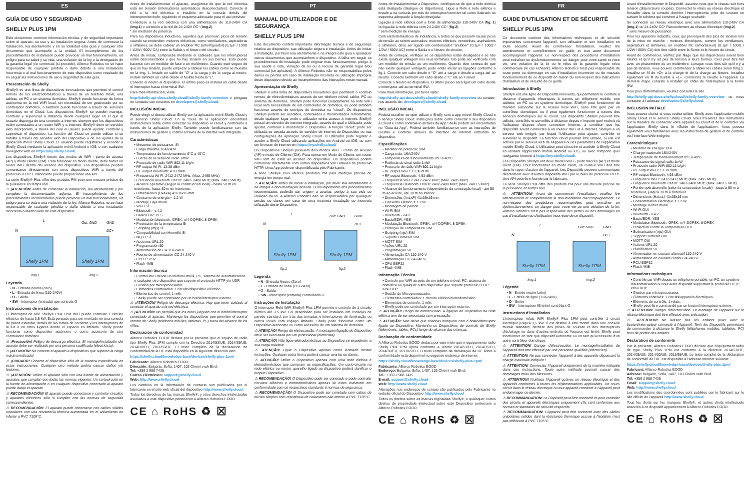ES
GUÍA DE USO Y SEGURIDAD
SHELLY PLUS 1PM
Este documento contiene información técnica y de seguridad importante sobre el aparato, su uso y su instalación segura. Antes de comenzar la instalación, lea atentamente y en su totalidad esta guía y cualquier otro documento que acompañe a la unidad. El incumplimiento de los procedimientos de instalación puede provocar un mal funcionamiento, un peligro para su salud y su vida, una violación de la ley o la denegación de la garantía legal y/o comercial (si procede). Allterco Robotics no se hace responsable de cualquier pérdida o daño debido a una instalación incorrecta o al mal funcionamiento de este dispositivo como resultado de no seguir las instrucciones de uso y seguridad de esta guía.
Presentación de Shelly
Shelly® es una línea de dispositivos innovadores que permiten el control remoto de los electrodomésticos a través de un teléfono móvil, una tableta, un PC o un sistema domótico. Shelly® puede funcionar de forma autónoma en la red WiFi local, sin necesidad de ser gestionado por un controlador domótico, o también puede funcionar a través de servicios domóticos en el Cloud. Los dispositivos Shelly® se pueden manejar, controlar y supervisar a distancia desde cualquier lugar en el que el usuario disponga de una conexión a Internet, siempre que los dispositivos estén conectados a un router WiFi y a Internet. Shelly® tiene un servidor web incorporado, a través del cual el usuario puede ajustar, controlar y supervisar el dispositivo. La función del Cloud se puede utilizar si se habilita a través del servidor web del Dispositivo o de los ajustes de la aplicación móvil Shelly Cloud. El usuario puede registrarse y acceder a Shelly Cloud mediante la aplicación móvil Android o iOS, o con cualquier navegador web en https://my.shelly.cloud/.
Los dispositivos Shelly® tienen dos modos de WiFi - punto de acceso (AP) y modo cliente (CM). Para funcionar en modo cliente, debe haber un router WiFi dentro del alcance del dispositivo. Los dispositivos pueden comunicarse directamente con otros dispositivos WiFi a través del protocolo HTTP. El fabricante puede proporcionar una API.
La série Shelly® Plus offre des produits PM pour une mesure précise de la puissance en temps réel.
⚠ ¡ATENCIÓN! Antes de comenzar la instalación, lea atentamente y por completo la documentación adjunta. El incumplimiento de los procedimientos recomendados puede provocar un mal funcionamiento, un peligro para su vida o una violación de la ley. Allterco Robotics no se hace responsable de cualquier pérdida o daño debido a una instalación incorrecta o inadecuado de este dispositivo.
N
L
Shelly 1PM
img.1
Out: GND
GND
DC+
Shelly 1PM
img.2
Leyenda
• N - Entrada neutra (cero)
• L - Entrada de línea (110-240V)
• O - Salida
• SW - Interruptor (entrada) que controla O
Instrucciones de instalación
El interruptor de relé Shelly® Plus 1PM WiFi puede controlar 1 circuito eléctrico de hasta 3,5 kW. Está pensado para ser montado en una consola de pared estándar, detrás de las tomas de corriente y los interruptores de la luz o en otros lugares donde el espacio es limitado. Shelly puede funcionar como dispositivo autónomo o como accesorio de otro controlador domótico.
⚠ ¡Precaución! Peligro de descarga eléctrica. El montaje/instalación del aparato debe ser realizado por una persona cualificada (electricista).
⚠ ¡ATENCIÓN! No conecte el aparato a dispositivos que superen la carga máxima indicada!
⚠ ¡CUIDADO! Conecte el dispositivo sólo de la manera especificada en estas instrucciones. Cualquier otro método podría causar daños y/o lesiones.
⚠ ¡ATENCIÓN! Utilice el aparato sólo con una fuente de alimentación y aparatos que cumplan con todas las normas vigentes. Un cortocircuito en la fuente de alimentación o en cualquier dispositivo conectado al aparato puede dañar el aparato.
⚠ RECOMENDACIÓN! El aparato puede conectarse y controlar circuitos y aparatos eléctricos sólo si cumplen con las normas de seguridad correspondientes.
⚠ RECOMENDACIÓN: El aparato puede conectarse con cables sólidos unipolares con una resistencia térmica aumentada en el aislamiento no inferior a PVC T105°C.
Antes de instalar/montar el aparato, asegúrese de que la red eléctrica está sin tensión (interruptores automáticos desconectados). Conecte el relé a la red eléctrica e instálelo en la consola detrás del interruptor/enchufe, siguiendo el esquema adecuado para el uso previsto:
Conéctese a la red eléctrica con una alimentación de 110-240V CA (Img.1) o conexión a la red de 24-240V DC* (Img.2).
* sin medición de potencia
Para los dispositivos inductivos, aquellos que provocan picos de tensión cuando se encienden: motores eléctricos, como ventiladores, aspiradoras y similares, se debe cablear un snubber RC (amortiguador) (0,1µF / 100Ω / 1/2W / 600V CA) entre la Salida y el Neutro del circuito.
Antes de iniciar, compruebe mediante el cableado que los interruptores están desconectados y que no hay tensión en sus bornes. Esto puede hacerse con un medidor de fase o un multímetro. Cuando esté seguro de que no hay tensión, puede empezar a cablear los cables como se muestra en la img. 1. Instale un cable de "O" a la carga y de la carga al neutro. Instale también un cable desde el fusible hasta la "L".
Conecte el neutro al dispositivo. El último paso es instalar un cable desde el interruptor hasta el terminal SW.
Para más información, visite
http://shelly-api-docs.shelly.cloud/#shelly-family-overview o póngase en contacto con nosotros en developers@shelly.cloud.
INCLUSIÓN INICIAL
Puede elegir si desea utilizar Shelly con la aplicación móvil Shelly Cloud y el servicio Shelly Cloud. En la "Guía de la aplicación" encontrará instrucciones sobre cómo conectar su dispositivo al Cloud y controlarlo a través de la aplicación Shelly. También puede familiarizarse con las instrucciones de gestión y control a través de la interfaz web integrada.
Características
• Mesureur de puissance: Sí
• Carga máxima 16A/240V
• Temperatura de funcionamiento 0°C a 40°C
• Fuerza de la señal de radio 1mW
• Protocolo de radio WiFi 802.11 b/g/n
• RF output Wi-Fi: 13.38 dBm
• RF output Bluetooth: 4.93 dBm
• Frecuencia Wi-Fi: 2412-2472 MHz; (Max. 2495 MHz)
• Frecuencia Bluetooth TX/RX: 2402- 2480 MHz; (Max. 2483.5MHz)
• Alcance operativo (según la construcción local) - hasta 50 m en exteriores, hasta 30 m en interiores.
• Dimensiones (HxAxA) 41x36x16 mm
• Consumo de energía < 1.2 W
• Montaje Caja mural
• Wi-Fi SÍ
• Bluetooth - v.4.2
• Basic/EDR: YES
• Modulación bluetooth: GFSK, π/4-DQPSK, 8-DPSK
• Protección de la temperatura SÍ
• Scripting (mjs) SÍ
• Compatibilidad con HomeKit SÍ
• MQTT SÍ
• Acciones URL 20
• Programación 50
• Alimentación de CA 110-240 V
• Fuente de alimentación CC 24-240 V
• CPU ESP32
• Flash 4MB
Información técnica
• Control WiFi desde un teléfono móvil, PC, sistema de automatización o cualquier otro dispositivo que soporte el protocolo HTTP y/o UDP.
• Gestión por microprocesador.
• Elementos controlados: 1 circuito/dispositivo eléctrico.
• Elementos de control: 1 relé.
• Shelly puede ser controlado por un botón/interruptor externo.
⚠ ¡ATENCIÓN! Peligro de descarga eléctrica. Hay que tener cuidado al conectar el aparato a la red eléctrica.
⚠ ¡ATENCIÓN! No permita que los niños jueguen con el botón/interruptor conectado al aparato. Mantenga los dispositivos que permiten el control remoto de Shelly (teléfonos móviles, tabletas, PC) fuera del alcance de los niños.
Declaración de conformidad
Allterco Robotics EOOD declara por la presente que el equipo de radio tipo Shelly Plus 1PM cumple con la Directiva 2014/53/UE, 2014/35/UE, 2014/30/EU, 2011/65/UE. El texto completo de la declaración de conformidad de la UE está disponible en la siguiente dirección web
https://shelly.cloud/knowledge-base/devices/shelly-plus-1pm/
Fabricante: Allterco Robotics EOOD
Dirección: Bulgaria, Sofía, 1407, 103 Cherni vrah Blvd.
Tel: +359 2 988 7435
Correo electrónico: support@shelly.cloud
Web: http://www.shelly.cloud
Los cambios en la información de contacto son publicados por el fabricante en el sitio web oficial del dispositivo http://www.shelly.cloud.
Todos los derechos de las marcas Shelly®, y otros derechos intelectuales asociados a este dispositivo pertenecen a Allterco Robotics EOOD.
CE ⌂ RoHS ♻ ☒
PT
MANUAL DO UTILIZADOR E DE SEGURANÇA
SHELLY PLUS 1PM
Este documento contém importante informação técnica e de segurança relativa ao dispositivo, sua utilização segura e instalação. Antes de iniciar a instalação, por favor leia atentamente e na íntegra este guia e quaisquer outros documentos que acompanhem o dispositivo. A falha em seguir os procedimentos de instalação pode originar mau funcionamento, perigo à sua saúde e vida, violação da lei ou a recusa de garantia legal e/ou comercial (se aplicável). A Allterco Robotics não se responsabiliza pelos danos ou perdas em caso de instalação incorreta ou utilização imprópria deste dispositivo devido ao incumprimento das instruções neste manual.
Apresentação de Shelly
Shelly® é uma linha de dispositivos inovadores que permitem o controlo remoto de eletrodomésticos através de um telefone móvel, tablet, PC ou sistema de domótica. Shelly® pode funcionar isoladamente na rede WiFi local sem necessidade de um controlador de domótica, ou pode também funcionar através de serviços de domótica na "cloud". Os dispositivos Shelly® podem ser acedidos, controlados e monitorizados remotamente desde qualquer lugar onde o utilizador tenha acesso à internet. Shelly® possui um servidor de internet integrado, através do qual o Utilizador pode ajustar, controlar e monitorizar o Dispositivo. A função "cloud" pode ser utilizada se ativada através do servidor de internet do Dispositivo ou nas configurações da aplicação Shelly Cloud. O Utilizador pode registar e aceder a Shelly Cloud utilizando aplicações em Android ou iOS, ou com um browser de internet em https://my.shelly.cloud/
Os Dispositivos Shelly® possuem dois modos WiFi - Ponto de Acesso (AP) e modo de Cliente (CM). Para operar em Modo de Cliente, um router WiFi tem de estar ao alcance do dispositivo. Os Dispositivos podem comunicar diretamente com outros dispositivos WiFi através do protocolo HTTP. Uma App pode ser disponibilizada pelo Fabricante.
A série Shelly® Plus oferece produtos PM para medição precisa de energia em tempo real.
⚠ ATENÇÃO! Antes de iniciar a instalação, por favor leia atentamente e na íntegra a documentação incluída. O incumprimento dos procedimentos recomendados poderão dar origem a avarias, perigo à sua vida ou violação da lei. A Allterco Robotics não se responsabiliza por quaisquer perdas ou danos em caso de uma incorreta instalação ou incorreta utilização deste Dispositivo.
N
L
Shelly 1PM
fig.1
Out: GND
GND
DC+
Shelly 1PM
fig.2
Legenda
• N - Entrada Neutro (Zero)
• L - Entrada de linha (110-240V)
• O - Saída
• SW - Interruptor (entrada) controlando O
Instruções de Instalação
O Interruptor Relé WiFi Shelly® Plus 1PM permite o controlo de 1 circuito elétrico até 3.5 kW. Foi desenhado para ser instalado em consolas de parede standard, por trás das tomadas e interruptores de iluminação ou outros locais com espaço limitado. Shelly pode funcionar como um Dispositivo autónomo ou como acessório de um sistema de domótica.
⚠ ATENÇÃO! Perigo de eletrocussão. A montagem/ligação do Dispositivo deve ser executada por um profissional (eletricista).
⚠ ATENÇÃO! Não ligue eletrodomésticos ao Dispositivo se excederem a sua carga máxima!
⚠ ATENÇÃO! Ligue o Dispositivo apenas como ilustrado nestas instruções. Qualquer outra forma poderá causar avarias ou danos.
⚠ ATENÇÃO! Utilize o Dispositivo apenas com uma rede elétrica e eletrodomésticos que cumpram as especificações. Um curto-circuito na rede elétrica ou noutro aparelho ligado ao dispositivo poderá danificar o próprio Dispositivo.
⚠ RECOMENDAÇÃO! O Dispositivo pode ser conetado e pode controlar circuitos elétricos e eletrodomésticos apenas se estes estiverem em conformidade com os respectivos standards e normas de segurança.
⚠ RECOMENDAÇÃO! O Dispositivo pode ser conetado com cabos de núcleo simples com resistência de isolamento não inferior a PVC T105°C.
Antes de instalar/montar o Dispositivo, certifique-se de que a rede elétrica está desligada (desligue os disjuntores). Ligue a Relé à rede elétrica e instale-a na consola por trás do interruptor/conector tal como ilustrado no esquema adequado à função desejada:
Ligação à rede elétrica com a fonte de alimentação 110-240V CA (fig. 1) ou ligação à rede elétrica com 24-240V CC* (fig.2).
* sem medição de energia
Com eletrodomésticos de indutância, e todos os que possam causar picos de tensão ao serem acionados: motores elétricos, ventoinhas, aspiradores e similares, deve ser ligado um condensador "snubber" (0.1µF / 100Ω / 1/2W / 600V AC) entre a Saída e o Neutro do circuito.
Antes de começar, verifique se os disjuntores estão desligados e se não existe qualquer voltagem nos seus terminais. Isto pode ser verificado com um medidor de tensão ou um multímetro. Quando tiver certeza de que não existe qualquer voltagem, pode então iniciar as ligações conforme a fig.1. Conecte um cabo desde o "O" até a carga e desde a carga até ao Neutro. Conecte também um cabo desde o "L" até ao Fusível .
Conecte o Neutro ao dispositivo. O último passo será ligar um cabo desde o interruptor até ao terminal SW.
Para mais informação, por favor visite:
http://shelly-api-docs.shelly.cloud/#shelly-family-overview ou contate-nos através de: developers@shelly.cloud
INCLUSÃO INICIAL
Poderá escolher se quer utilizar o Shelly com a app móvel Shelly Cloud e o serviço Shelly Cloud. Instruções sobre como conectar o seu dispositivo à Cloud e como controlá-lo através da App Shelly podem ser encontradas no "Guia da App". Poderá também familiarizar-se com as instruções de Gestão e Controlo através do interface de internet embutido no dispositivo.
Especificações
• Medidor de potencia: SIM
• Carga máx. 16A/240V
• Temperatura de funcionamento 0°C a 40°C
• Potência do sinal rádio 1mW
• Protocolo de rádio WiFi 802.11 b/g/n
• RF output Wi-Fi: 13.38 dBm
• RF output Bluetooth: 4.93 dBm
• Frequência Wi-Fi: 2412-2472 MHz; (Máx. 2495 MHz)
• Frequência Bluetooth TX/RX: 2402-2480 MHz; (Máx. 2483.5 MHz)
• Alcance de funcionamento (dependendo da construção local) - até 50 m ao ar livre, até 30 m no interior
• Dimensões (AxLxP) 41x36x16 mm
• Consumo elétrico < 1.2 W
• Montagem de parede
• Wi-Fi SIM
• Bluetooth - v.4.2
• Basic/EDR: YES
• Modulação Bluetooth: GFSK, π/4-DQPSK, 8-DPSK
• Proteção de Temperatura SIM
• Scripting (mjs) SIM
• Suporte HomeKit SIM
• MQTT SIM
• Ações URL 20
• Programação 50
• Alimentação CA 110-240 V
• Alimentação CC 24-240 V
• CPU ESP32
• Flash 4MB
Informação Técnica
• Controlo por WiFi através de um telefone móvel, PC, sistema de domótica ou qualquer outro dispositivo que suporte protocolo HTTP e/ou UDP.
• Gestão do Microprocessador.
• Elementos controlados: 1 circuito elétrico/eletrodoméstico.
• Elementos de controlo: 1 relé.
• Shelly pode ser controlado por um interruptor externo.
⚠ ATENÇÃO! Perigo de eletrocussão. A ligação do Dispositivo na rede elétrica tem de ser executada com precaução.
⚠ ATENÇÃO! Não deixe que crianças brinquem com o botão/interruptor ligado ao Dispositivo. Mantenha os Dispositivos de controlo de Shelly (telemóveis, tables, PCs) longe do alcance das crianças.
Declaração de conformidade
A Allterco Robotics EOOD declara por este meio que o equipamento rádio Shelly Plus 1PM opera conforme a Diretiz 2014/53/EU, 2014/35/EU, 2014/30/EU, 2011/65/EU. O texto completo da declaração da UE sobre a conformidade está disponível no seguinte endereço de internet
https://shelly.cloud/knowledge-base/devices/shelly-plus-1pm/
Fabricante: Allterco Robotics EOOD
Endereço: Bulgaria, Sofia, 1407, 103 Cherni vrah Blvd.
Tel.: +359 2 988 7435
E-mail: support@shelly.cloud
Web: http://www.shelly.cloud
Alterações nos endereços de contato são publicados pelo Fabricante no website oficial do Dispositivo http://www.shelly.cloud
Todos os direitos sobre as marcas registadas Shelly®, e quaisquer outros direitos de propriedade intelectual sobre este Dispositivo pertencem a Allterco Robotics EOOD.
CE ⌂ RoHS ♻ ☒
FR
GUIDE D'UTILISATION ET DE SÉCURITÉ
SHELLY PLUS 1PM
Ce document contient des informations techniques et de sécurité importantes concernant l'appareil, son utilisation et son installation en toute sécurité. Avant de commencer l'installation, veuillez lire attentivement et complètement ce guide et tout autre document accompagnant l'appareil. Le non-respect des procédures d'installation peut entraîner un dysfonctionnement, un danger pour votre santé et votre vie, une violation de la loi ou le refus de la garantie légale et/ou commerciale (le cas échéant). Allterco Robotics n'est pas responsable de toute perte ou dommage en cas d'installation incorrecte ou de mauvais fonctionnement de ce dispositif en raison du non-respect des instructions d'utilisation et de sécurité de ce guide.
Introduction à Shelly
Shelly® est une ligne de Dispositifs innovants, qui permettent le contrôle à distance d'appareils électriques à travers un téléphone mobile, une tablette, un PC ou un système domotique. Shelly® peut fonctionner de manière autonome sur le réseau local WiFi, sans être géré par un contrôleur domotique, ou il peut également fonctionner à travers des services domotiques sur le Cloud. Les dispositifs Shelly® peuvent être utilisés, contrôlés et surveillés à distance depuis n'importe quel endroit où l'utilisateur dispose d'une connexion Internet, à condition que les dispositifs soient connectés à un routeur WiFi et à Internet. Shelly® a un serveur web intégré, par lequel l'Utilisateur peut ajuster, contrôler et surveiller le Dispositif. La fonction cloud pourrait être utilisée, si elle est activée par le serveur web de l'Appareil ou les paramètres de l'application mobile Shelly Cloud. L'Utilisateur peut s'inscrire et accéder à Shelly Cloud en utilisant l'application mobile Android ou iOS, ou avec n'importe quel navigateur Internet à https://my.shelly.cloud/.
Les Dispositifs Shelly® ont deux modes WiFi - point d'accès (AP) et mode client (CM). Pour fonctionner en mode client, un routeur WiFi doit être dans le rayon d'action de l'appareil. Les Dispositifs peuvent communiquer directement avec d'autres dispositifs WiFi par le biais du protocole HTTP. Une API peut être fournie par le fabricant.
La série Shelly® Plus offre des produits PM pour une mesure précise de la puissance en temps réel.
⚠ ATTENTION! Avant de commencer l'installation, veuillez lire attentivement et complètement la documentation d'accompagnement. Le non-respect des procédures recommandées peut entraîner un dysfonctionnement, un danger pour votre vie ou une violation de la loi. Allterco Robotics n'est pas responsable des pertes ou des dommages en cas d'installation ou d'utilisation incorrecte de ce dispositif.
N
L
Shelly 1PM
img.1
Out: GND
GND
DC+
Shelly 1PM
img.2
Légende
• N - Entrée neutre (zéro)
• L - Entrée de ligne (110-240V)
• O - Sortie
• SW - Interrupteur (Entrée) contrôlant O
Instructions d'installation
L'interrupteur relais WiFi Shelly® Plus 1PM peut contrôler 1 circuit électrique jusqu'à 3,5 kW. Il est destiné à être monté dans une console murale standard, derrière des prises de courant et des interrupteurs d'éclairage ou dans d'autres endroits où l'espace est limité. Shelly peut fonctionner en tant que dispositif autonome ou en tant qu'accessoire d'un autre contrôleur domotique.
⚠ ATTENTION! Danger d'électrocution. Le montage/installation de l'Appareil doit être effectué par une personne qualifiée (électricien).
⚠ ATTENTION! Ne pas connecter l'appareil à des appareils dépassant la charge maximale indiquée !
⚠ ATTENTION! Connectez l'Appareil uniquement de la manière indiquée dans ces instructions. Toute autre méthode pourrait causer des dommages et/ou des blessures.
⚠ ATTENTION! N'utilisez l'Appareil qu'avec un réseau électrique et des appareils conformes à toutes les réglementations applicables. Un court-circuit dans le réseau électrique ou tout appareil connecté à l'Appareil peut endommager ce dernier.
⚠ RECOMMANDATION! Le Dispositif peut être connecté et peut contrôler des circuits et appareils électriques uniquement s'ils sont conformes aux normes et standards de sécurité respectifs.
⚠ RECOMMANDATION! L'Appareil peut être connecté avec des câbles unipolaires solides dont la résistance thermique accrue à l'isolation n'est pas inférieure à PVC T105°C.
Avant d'installer/monter le Dispositif, assurez-vous que le réseau soit hors tension (disjoncteurs coupés). Connecter le relais au réseau électrique et l'installer dans la console derrière l'interrupteur/la prise de courant en suivant le schéma qui convient à l'usage souhaité:
Se connecter au réseau électrique avec une alimentation 110-240V CA (Img.1) ou 24-240V CC* Raccordement au réseau électrique (Img.2).
* sans mesure de puissance
Pour les appareils inductifs, ceux qui provoquent des pics de tension lors de la mise en marche : moteurs électriques, comme les ventilateurs, aspirateurs et similaires, un snubber RC (amortisseur) (0.1µF / 100Ω / 1/2W / 600V CA) doit être câblé entre la Sortie et le Neutre du circuit.
Avant de commencer, vérifiez par filage que les disjoncteurs soient bien éteints et qu'il n'y ait pas de tension à leurs bornes. Ceci peut être fait avec un phasemètre ou un multimètre. Lorsque vous êtes sûr qu'il n'y a pas de tension, vous pouvez commencer à câbler les câbles selon l'img.1. Installez un fil de «O» à la charge et de la charge au Neutre. Installez également un fil du fusible à «L». Connectez le Neutre à l'appareil. La dernière étape consiste à installer un câble de l'interrupteur à la borne SW.
Pour plus d'informations, veuillez consulter le site
http://shelly-api-docs.shelly.cloud/#shelly-family-overview ou nous contacter à l'adresse developers@shelly.cloud.
INCLUSION INITIALE
Vous pouvez choisir si vous voulez utiliser Shelly avec l'application mobile Shelly Cloud et le service Shelly Cloud. Vous trouverez des instructions sur la manière de connecter votre appareil au Cloud et de le contrôler via l'application Shelly dans le «Guide de l'application». Vous pouvez également vous familiariser avec les instructions de gestion et de contrôle via l'interface Web intégrée.
Caractéristiques
• Medidor de energía: OUI
• Charge maximale 16A/240V
• Température de fonctionnement 0°C à 40°C
• Puissance du signal radio 1mW
• Protocole radio WiFi 802.11 b/g/n
• RF output Wi-Fi: 13.38 dBm
• RF output Bluetooth: 4.93 dBm
• Fréquence Wi-Fi: 2412-2472 MHz; (Max. 2495 MHz)
• Fréquence Bluetooth TX/RX: 2402-2480 MHz; (Max. 2483.5 MHz)
• Portée opérationnelle (selon la construction locale) - jusqu'à 50 m à l'extérieur, jusqu'à 30 m à l'intérieur.
• Dimensions (HxLxL) 41x36x16 mm
• Consommation électrique < 1.2 W
• Montage Boîtier mural
• Wi-Fi OUI
• Bluetooth - v.4.2
• Basic/EDR: YES
• Modulation Bluetooth: GFSK, π/4-DQPSK, 8-DPSK
• Protection contre la Température OUI
• Scénarisation (mjs) OUI
• Support HomeKit OUI
• MQTT OUI
• Actions URL 20
• Planification 50
• Alimentation en courant alternatif 110-240 V
• Alimentation en courant continu 24-240 V
• PCU ESP32
• Flash 4MB
Informations techniques
• Contrôle par WiFi depuis un téléphone portable, un PC, un système d'automatisation ou tout autre dispositif supportant le protocole HTTP et/ou UDP.
• Gestion par microprocesseur.
• Éléments contrôlés: 1 circuits/appareils électriques.
• Éléments de contrôle: 1 relais.
• Shelly peut être commandé par un bouton/interrupteur externe.
⚠ ATTENTION! Danger d'électrocution. Le montage de l'appareil sur le réseau électrique doit être effectué avec précaution.
⚠ ATTENTION! Ne laissez pas les enfants jouer avec le bouton/interrupteur connecté à l'Appareil. Tenir les Dispositifs permettant de commander à distance le Shelly (téléphones mobiles, tablettes, PC) hors de portée des enfants.
Déclaration de conformité
Par la présente, Allterco Robotics EOOD déclare que l'équipement radio de type Shelly Plus 1PM est conforme à la directive 2014/53/UE, 2014/35/UE, 2014/30/UE, 2011/65/UE. Le texte complet de la déclaration de conformité de l'UE est disponible à l'adresse Internet suivante
https://shelly.cloud/knowledge-base/devices/shelly-plus-1pm/
Fabricant: Allterco Robotics EOOD
Adresse: Bulgarie, Sofia, 1407, 103 Cherni vrah Blvd.
Tél: +359 2 988 7435
Email: support@shelly.cloud
Web: http://www.shelly.cloud
Les modifications des coordonnées sont publiées par le fabricant sur le site officiel de l'appareil http://www.shelly.cloud.
Tous les droits sur les marques Shelly®, et autres droits intellectuels associés à ce dispositif appartiennent à Allterco Robotics EOOD.
CE ⌂ RoHS ♻ ☒